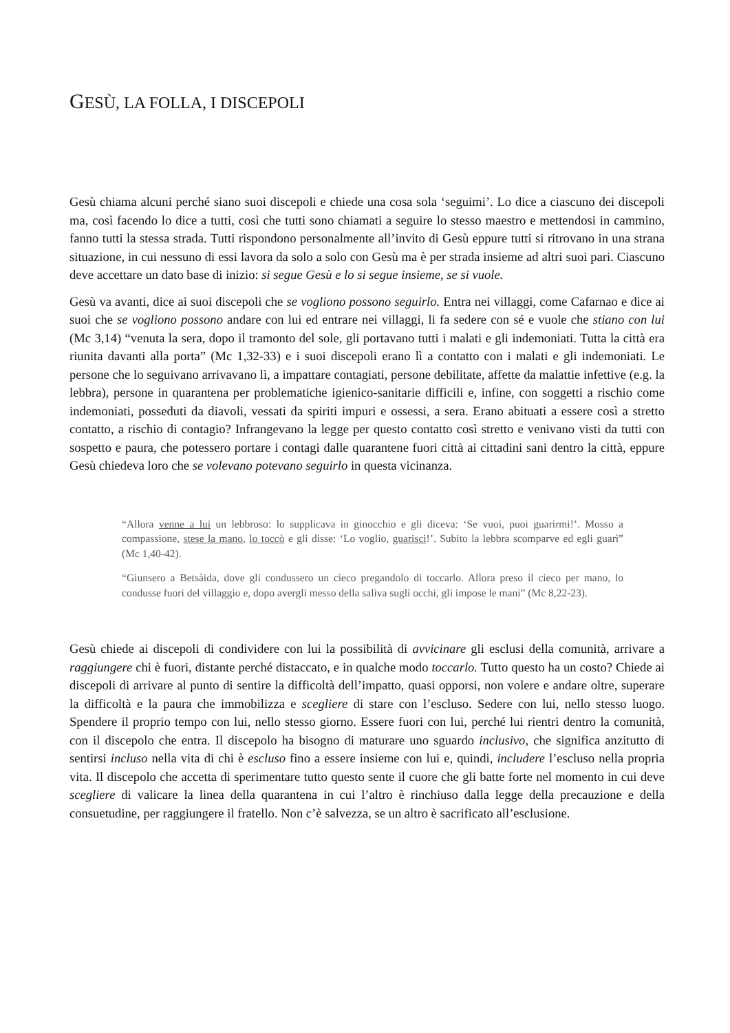GESÙ, LA FOLLA, I DISCEPOLI
Gesù chiama alcuni perché siano suoi discepoli e chiede una cosa sola ‘seguimi’. Lo dice a ciascuno dei discepoli ma, così facendo lo dice a tutti, così che tutti sono chiamati a seguire lo stesso maestro e mettendosi in cammino, fanno tutti la stessa strada. Tutti rispondono personalmente all’invito di Gesù eppure tutti si ritrovano in una strana situazione, in cui nessuno di essi lavora da solo a solo con Gesù ma è per strada insieme ad altri suoi pari. Ciascuno deve accettare un dato base di inizio: si segue Gesù e lo si segue insieme, se si vuole.
Gesù va avanti, dice ai suoi discepoli che se vogliono possono seguirlo. Entra nei villaggi, come Cafarnao e dice ai suoi che se vogliono possono andare con lui ed entrare nei villaggi, li fa sedere con sé e vuole che stiano con lui (Mc 3,14) “venuta la sera, dopo il tramonto del sole, gli portavano tutti i malati e gli indemoniati. Tutta la città era riunita davanti alla porta” (Mc 1,32-33) e i suoi discepoli erano lì a contatto con i malati e gli indemoniati. Le persone che lo seguivano arrivavano lì, a impattare contagiati, persone debilitate, affette da malattie infettive (e.g. la lebbra), persone in quarantena per problematiche igienico-sanitarie difficili e, infine, con soggetti a rischio come indemoniati, posseduti da diavoli, vessati da spiriti impuri e ossessi, a sera. Erano abituati a essere così a stretto contatto, a rischio di contagio? Infrangevano la legge per questo contatto così stretto e venivano visti da tutti con sospetto e paura, che potessero portare i contagi dalle quarantene fuori città ai cittadini sani dentro la città, eppure Gesù chiedeva loro che se volevano potevano seguirlo in questa vicinanza.
“Allora venne a lui un lebbroso: lo supplicava in ginocchio e gli diceva: ‘Se vuoi, puoi guarirmi!’. Mosso a compassione, stese la mano, lo toccò e gli disse: ‘Lo voglio, guarisci!’. Subito la lebbra scomparve ed egli guarì” (Mc 1,40-42).
“Giunsero a Betsàida, dove gli condussero un cieco pregandolo di toccarlo. Allora preso il cieco per mano, lo condusse fuori del villaggio e, dopo avergli messo della saliva sugli occhi, gli impose le mani” (Mc 8,22-23).
Gesù chiede ai discepoli di condividere con lui la possibilità di avvicinare gli esclusi della comunità, arrivare a raggiungere chi è fuori, distante perché distaccato, e in qualche modo toccarlo. Tutto questo ha un costo? Chiede ai discepoli di arrivare al punto di sentire la difficoltà dell’impatto, quasi opporsi, non volere e andare oltre, superare la difficoltà e la paura che immobilizza e scegliere di stare con l’escluso. Sedere con lui, nello stesso luogo. Spendere il proprio tempo con lui, nello stesso giorno. Essere fuori con lui, perché lui rientri dentro la comunità, con il discepolo che entra. Il discepolo ha bisogno di maturare uno sguardo inclusivo, che significa anzitutto di sentirsi incluso nella vita di chi è escluso fino a essere insieme con lui e, quindi, includere l’escluso nella propria vita. Il discepolo che accetta di sperimentare tutto questo sente il cuore che gli batte forte nel momento in cui deve scegliere di valicare la linea della quarantena in cui l’altro è rinchiuso dalla legge della precauzione e della consuetudine, per raggiungere il fratello. Non c’è salvezza, se un altro è sacrificato all’esclusione.